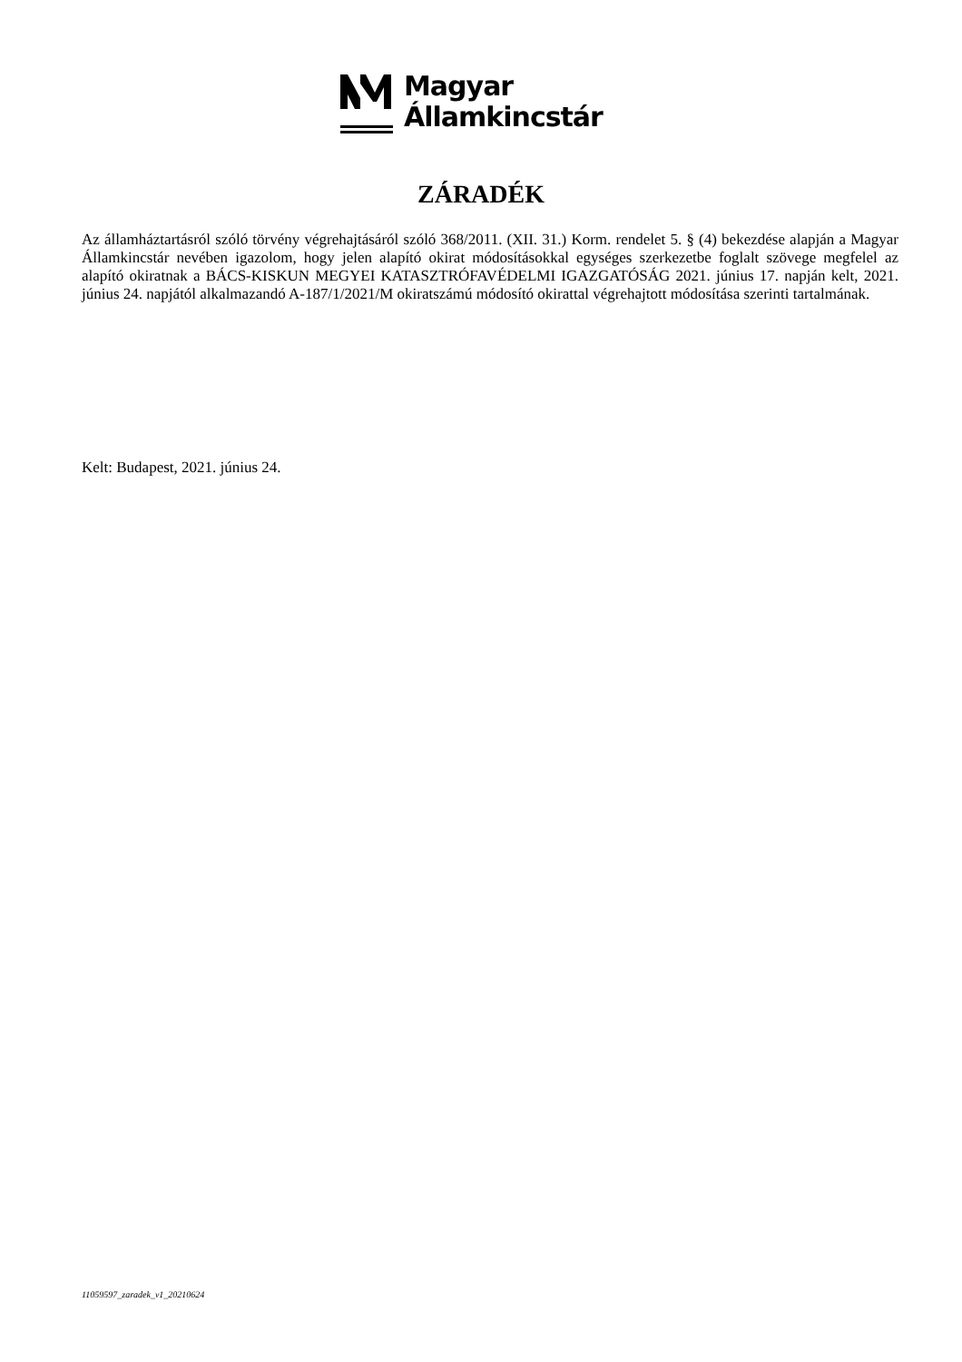Magyar
Államkincstár
ZÁRADÉK
Az államháztartásról szóló törvény végrehajtásáról szóló 368/2011. (XII. 31.) Korm. rendelet 5. § (4) bekezdése alapján a Magyar Államkincstár nevében igazolom, hogy jelen alapító okirat módosításokkal egységes szerkezetbe foglalt szövege megfelel az alapító okiratnak a BÁCS-KISKUN MEGYEI KATASZTRÓFAVÉDELMI IGAZGATÓSÁG 2021. június 17. napján kelt, 2021. június 24. napjától alkalmazandó A-187/1/2021/M okiratszámú módosító okirattal végrehajtott módosítása szerinti tartalmának.
Kelt: Budapest, 2021. június 24.
11059597_zaradek_v1_20210624